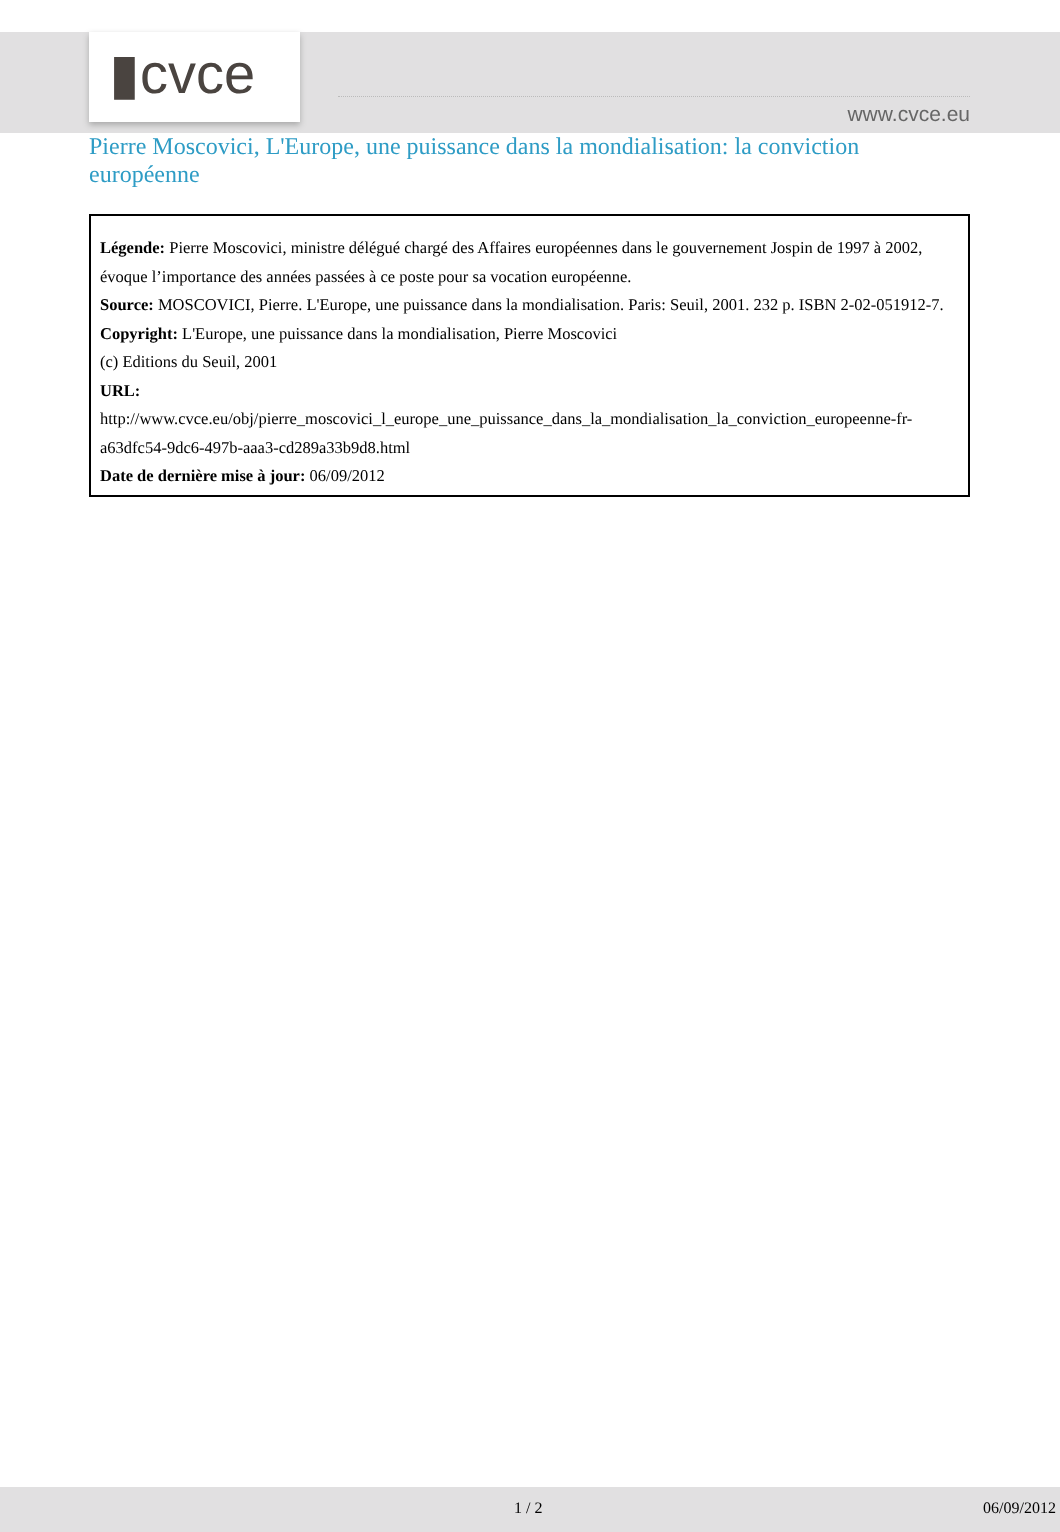▮cvce
www.cvce.eu
Pierre Moscovici, L'Europe, une puissance dans la mondialisation: la conviction européenne
Légende: Pierre Moscovici, ministre délégué chargé des Affaires européennes dans le gouvernement Jospin de 1997 à 2002, évoque l’importance des années passées à ce poste pour sa vocation européenne.
Source: MOSCOVICI, Pierre. L'Europe, une puissance dans la mondialisation. Paris: Seuil, 2001. 232 p. ISBN 2-02-051912-7.
Copyright: L'Europe, une puissance dans la mondialisation, Pierre Moscovici
(c) Editions du Seuil, 2001
URL:
http://www.cvce.eu/obj/pierre_moscovici_l_europe_une_puissance_dans_la_mondialisation_la_conviction_europeenne-fr-a63dfc54-9dc6-497b-aaa3-cd289a33b9d8.html
Date de dernière mise à jour: 06/09/2012
1 / 2 06/09/2012